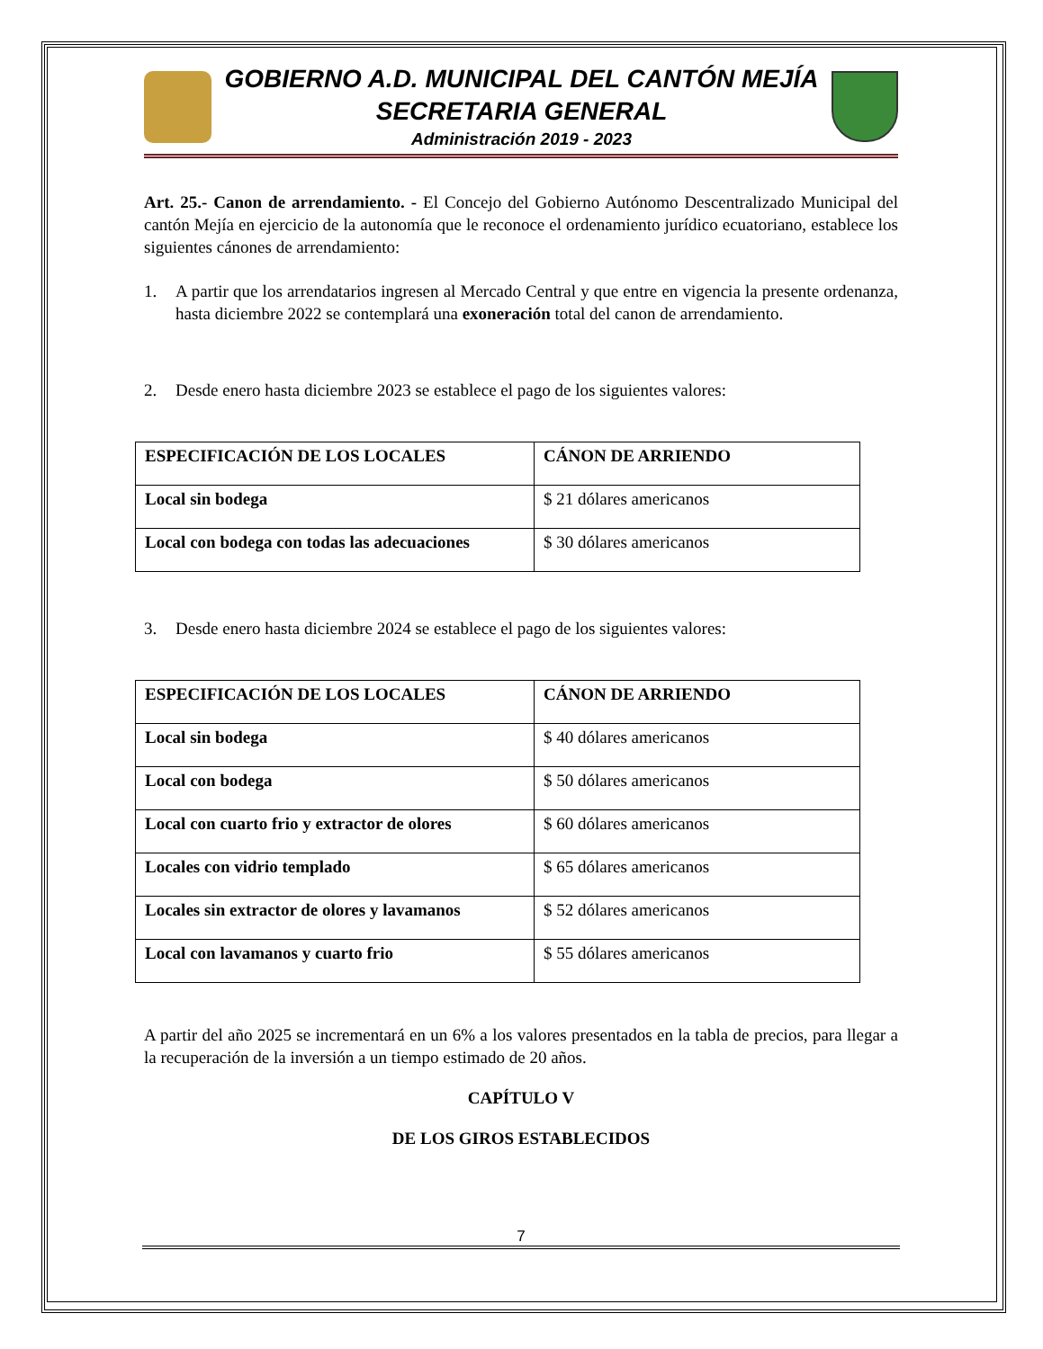GOBIERNO A.D. MUNICIPAL DEL CANTÓN MEJÍA
SECRETARIA GENERAL
Administración 2019 - 2023
Art. 25.- Canon de arrendamiento. - El Concejo del Gobierno Autónomo Descentralizado Municipal del cantón Mejía en ejercicio de la autonomía que le reconoce el ordenamiento jurídico ecuatoriano, establece los siguientes cánones de arrendamiento:
1. A partir que los arrendatarios ingresen al Mercado Central y que entre en vigencia la presente ordenanza, hasta diciembre 2022 se contemplará una exoneración total del canon de arrendamiento.
2. Desde enero hasta diciembre 2023 se establece el pago de los siguientes valores:
| ESPECIFICACIÓN DE LOS LOCALES | CÁNON DE ARRIENDO |
| Local sin bodega | $ 21 dólares americanos |
| Local con bodega con todas las adecuaciones | $ 30 dólares americanos |
3. Desde enero hasta diciembre 2024 se establece el pago de los siguientes valores:
| ESPECIFICACIÓN DE LOS LOCALES | CÁNON DE ARRIENDO |
| Local sin bodega | $ 40 dólares americanos |
| Local con bodega | $ 50 dólares americanos |
| Local con cuarto frio y extractor de olores | $ 60 dólares americanos |
| Locales con vidrio templado | $ 65 dólares americanos |
| Locales sin extractor de olores y lavamanos | $ 52 dólares americanos |
| Local con lavamanos y cuarto frio | $ 55 dólares americanos |
A partir del año 2025 se incrementará en un 6% a los valores presentados en la tabla de precios, para llegar a la recuperación de la inversión a un tiempo estimado de 20 años.
CAPÍTULO V
DE LOS GIROS ESTABLECIDOS
7